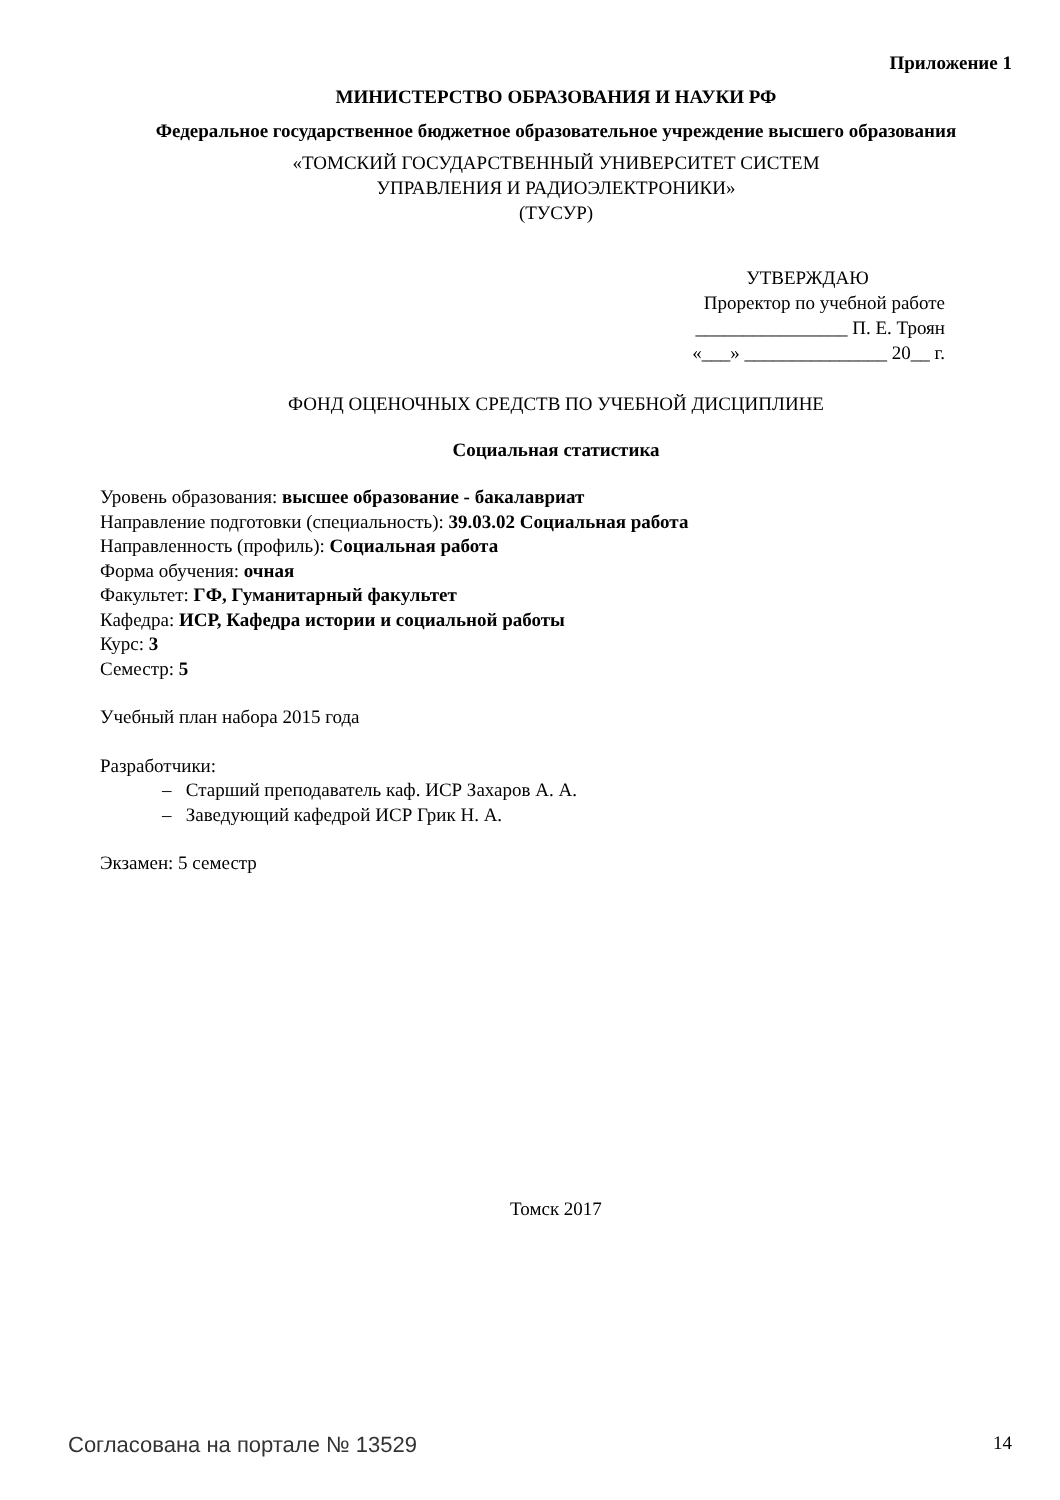Приложение 1
МИНИСТЕРСТВО ОБРАЗОВАНИЯ И НАУКИ РФ
Федеральное государственное бюджетное образовательное учреждение высшего образования
«ТОМСКИЙ ГОСУДАРСТВЕННЫЙ УНИВЕРСИТЕТ СИСТЕМ
УПРАВЛЕНИЯ И РАДИОЭЛЕКТРОНИКИ»
(ТУСУР)
УТВЕРЖДАЮ
Проректор по учебной работе
________________ П. Е. Троян
«___» _______________ 20__ г.
ФОНД ОЦЕНОЧНЫХ СРЕДСТВ ПО УЧЕБНОЙ ДИСЦИПЛИНЕ
Социальная статистика
Уровень образования: высшее образование - бакалавриат
Направление подготовки (специальность): 39.03.02 Социальная работа
Направленность (профиль): Социальная работа
Форма обучения: очная
Факультет: ГФ, Гуманитарный факультет
Кафедра: ИСР, Кафедра истории и социальной работы
Курс: 3
Семестр: 5
Учебный план набора 2015 года
Разработчики:
– Старший преподаватель каф. ИСР Захаров А. А.
– Заведующий кафедрой ИСР Грик Н. А.
Экзамен: 5 семестр
Томск 2017
Согласована на портале № 13529 14